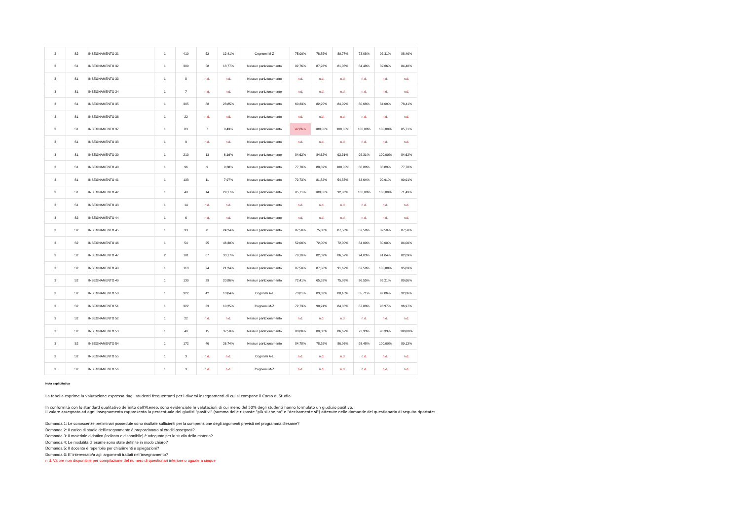| 2 | S2 | INSEGNAMENTO 31 | 1 | 419 | 52 | 12,41% | Cognomi M-Z | 75,00% | 78,85% | 80,77% | 73,08% | 92,31% | 88,46% |
| 3 | S1 | INSEGNAMENTO 32 | 1 | 309 | 58 | 18,77% | Nessun partizionamento | 82,76% | 87,93% | 81,03% | 84,48% | 89,66% | 84,48% |
| 3 | S1 | INSEGNAMENTO 33 | 1 | 8 | n.d. | n.d. | Nessun partizionamento | n.d. | n.d. | n.d. | n.d. | n.d. | n.d. |
| 3 | S1 | INSEGNAMENTO 34 | 1 | 7 | n.d. | n.d. | Nessun partizionamento | n.d. | n.d. | n.d. | n.d. | n.d. | n.d. |
| 3 | S1 | INSEGNAMENTO 35 | 1 | 305 | 88 | 28,85% | Nessun partizionamento | 60,23% | 82,95% | 84,09% | 80,68% | 84,09% | 78,41% |
| 3 | S1 | INSEGNAMENTO 36 | 1 | 22 | n.d. | n.d. | Nessun partizionamento | n.d. | n.d. | n.d. | n.d. | n.d. | n.d. |
| 3 | S1 | INSEGNAMENTO 37 | 1 | 83 | 7 | 8,43% | Nessun partizionamento | 42,86% | 100,00% | 100,00% | 100,00% | 100,00% | 85,71% |
| 3 | S1 | INSEGNAMENTO 38 | 1 | 9 | n.d. | n.d. | Nessun partizionamento | n.d. | n.d. | n.d. | n.d. | n.d. | n.d. |
| 3 | S1 | INSEGNAMENTO 39 | 1 | 210 | 13 | 6,19% | Nessun partizionamento | 84,62% | 84,62% | 92,31% | 92,31% | 100,00% | 84,62% |
| 3 | S1 | INSEGNAMENTO 40 | 1 | 96 | 9 | 9,38% | Nessun partizionamento | 77,78% | 88,89% | 100,00% | 88,89% | 88,89% | 77,78% |
| 3 | S1 | INSEGNAMENTO 41 | 1 | 138 | 11 | 7,97% | Nessun partizionamento | 72,73% | 81,82% | 54,55% | 63,64% | 90,91% | 90,91% |
| 3 | S1 | INSEGNAMENTO 42 | 1 | 48 | 14 | 29,17% | Nessun partizionamento | 85,71% | 100,00% | 92,86% | 100,00% | 100,00% | 71,43% |
| 3 | S1 | INSEGNAMENTO 43 | 1 | 14 | n.d. | n.d. | Nessun partizionamento | n.d. | n.d. | n.d. | n.d. | n.d. | n.d. |
| 3 | S2 | INSEGNAMENTO 44 | 1 | 6 | n.d. | n.d. | Nessun partizionamento | n.d. | n.d. | n.d. | n.d. | n.d. | n.d. |
| 3 | S2 | INSEGNAMENTO 45 | 1 | 33 | 8 | 24,24% | Nessun partizionamento | 87,50% | 75,00% | 87,50% | 87,50% | 87,50% | 87,50% |
| 3 | S2 | INSEGNAMENTO 46 | 1 | 54 | 25 | 46,30% | Nessun partizionamento | 52,00% | 72,00% | 72,00% | 84,00% | 80,00% | 84,00% |
| 3 | S2 | INSEGNAMENTO 47 | 2 | 101 | 67 | 33,17% | Nessun partizionamento | 79,10% | 82,09% | 86,57% | 94,03% | 91,04% | 82,09% |
| 3 | S2 | INSEGNAMENTO 48 | 1 | 113 | 24 | 21,24% | Nessun partizionamento | 87,50% | 87,50% | 91,67% | 87,50% | 100,00% | 95,83% |
| 3 | S2 | INSEGNAMENTO 49 | 1 | 139 | 29 | 20,86% | Nessun partizionamento | 72,41% | 65,52% | 75,86% | 96,55% | 86,21% | 89,66% |
| 3 | S2 | INSEGNAMENTO 50 | 1 | 322 | 42 | 13,04% | Cognomi A-L | 73,81% | 83,33% | 88,10% | 85,71% | 92,86% | 92,86% |
| 3 | S2 | INSEGNAMENTO 51 | 1 | 322 | 33 | 10,25% | Cognomi M-Z | 72,73% | 90,91% | 84,85% | 87,88% | 96,97% | 96,97% |
| 3 | S2 | INSEGNAMENTO 52 | 1 | 22 | n.d. | n.d. | Nessun partizionamento | n.d. | n.d. | n.d. | n.d. | n.d. | n.d. |
| 3 | S2 | INSEGNAMENTO 53 | 1 | 40 | 15 | 37,50% | Nessun partizionamento | 80,00% | 80,00% | 86,67% | 73,33% | 93,33% | 100,00% |
| 3 | S2 | INSEGNAMENTO 54 | 1 | 172 | 46 | 26,74% | Nessun partizionamento | 84,78% | 78,26% | 86,96% | 93,48% | 100,00% | 89,13% |
| 3 | S2 | INSEGNAMENTO 55 | 1 | 3 | n.d. | n.d. | Cognomi A-L | n.d. | n.d. | n.d. | n.d. | n.d. | n.d. |
| 3 | S2 | INSEGNAMENTO 56 | 1 | 3 | n.d. | n.d. | Cognomi M-Z | n.d. | n.d. | n.d. | n.d. | n.d. | n.d. |
Nota esplicitativa
La tabella esprime la valutazione espressa dagli studenti frequentanti per i diversi insegnamenti di cui si compone il Corso di Studio.
In conformità con lo standard qualitativo definito dall'Ateneo, sono evidenziate le valutazioni di cui meno del 50% degli studenti hanno formulato un giudizio positivo.
Il valore assegnato ad ogni insegnamento rappresenta la percentuale dei giudizi "positivi" (somma delle risposte "più si che no" e "decisamente si") ottenute nelle domande del questionario di seguito riportate:
Domanda 1: Le conoscenze preliminari possedute sono risultate sufficienti per la comprensione degli argomenti previsti nel programma d'esame?
Domanda 2: Il carico di studio dell'insegnamento è proporzionato ai crediti assegnati?
Domanda 3: Il materiale didattico (indicato e disponibile) è adeguato per lo studio della materia?
Domanda 4: Le modalità di esame sono state definite in modo chiaro?
Domanda 5: Il docente è reperibile per chiarimenti e spiegazioni?
Domanda 6: E' interessato/a agli argomenti trattati nell'insegnamento?
n.d. Valore non disponibile per compilazione del numero di questionari inferiore o uguale a cinque